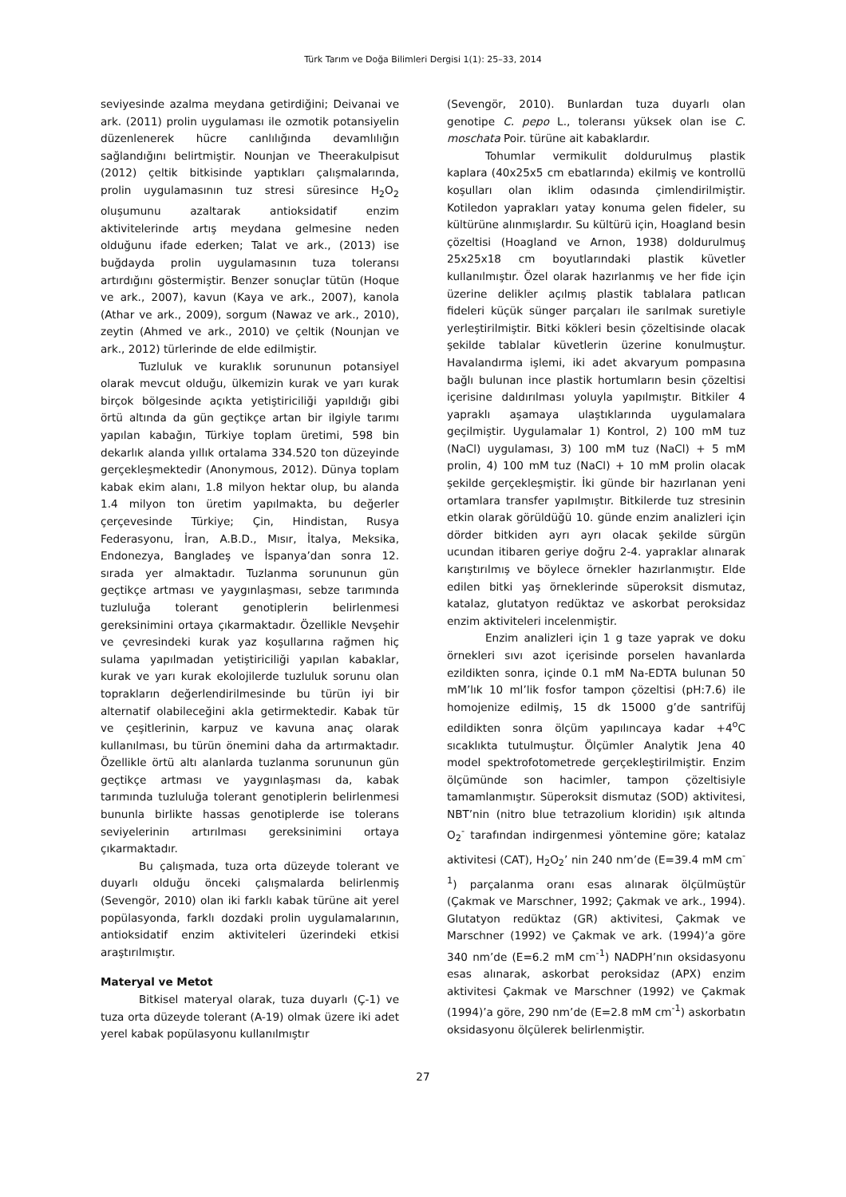Türk Tarım ve Doğa Bilimleri Dergisi 1(1): 25–33, 2014
seviyesinde azalma meydana getirdiğini; Deivanai ve ark. (2011) prolin uygulaması ile ozmotik potansiyelin düzenlenerek hücre canlılığında devamlılığın sağlandığını belirtmiştir. Nounjan ve Theerakulpisut (2012) çeltik bitkisinde yaptıkları çalışmalarında, prolin uygulamasının tuz stresi süresince H<sub>2</sub>O<sub>2</sub> oluşumunu azaltarak antioksidatif enzim aktivitelerinde artış meydana gelmesine neden olduğunu ifade ederken; Talat ve ark., (2013) ise buğdayda prolin uygulamasının tuza toleransı artırdığını göstermiştir. Benzer sonuçlar tütün (Hoque ve ark., 2007), kavun (Kaya ve ark., 2007), kanola (Athar ve ark., 2009), sorgum (Nawaz ve ark., 2010), zeytin (Ahmed ve ark., 2010) ve çeltik (Nounjan ve ark., 2012) türlerinde de elde edilmiştir.
Tuzluluk ve kuraklık sorununun potansiyel olarak mevcut olduğu, ülkemizin kurak ve yarı kurak birçok bölgesinde açıkta yetiştiriciliği yapıldığı gibi örtü altında da gün geçtikçe artan bir ilgiyle tarımı yapılan kabağın, Türkiye toplam üretimi, 598 bin dekarlık alanda yıllık ortalama 334.520 ton düzeyinde gerçekleşmektedir (Anonymous, 2012). Dünya toplam kabak ekim alanı, 1.8 milyon hektar olup, bu alanda 1.4 milyon ton üretim yapılmakta, bu değerler çerçevesinde Türkiye; Çin, Hindistan, Rusya Federasyonu, İran, A.B.D., Mısır, İtalya, Meksika, Endonezya, Bangladeş ve İspanya’dan sonra 12. sırada yer almaktadır. Tuzlanma sorununun gün geçtikçe artması ve yaygınlaşması, sebze tarımında tuzluluğa tolerant genotiplerin belirlenmesi gereksinimini ortaya çıkarmaktadır. Özellikle Nevşehir ve çevresindeki kurak yaz koşullarına rağmen hiç sulama yapılmadan yetiştiriciliği yapılan kabaklar, kurak ve yarı kurak ekolojilerde tuzluluk sorunu olan toprakların değerlendirilmesinde bu türün iyi bir alternatif olabileceğini akla getirmektedir. Kabak tür ve çeşitlerinin, karpuz ve kavuna anaç olarak kullanılması, bu türün önemini daha da artırmaktadır. Özellikle örtü altı alanlarda tuzlanma sorununun gün geçtikçe artması ve yaygınlaşması da, kabak tarımında tuzluluğa tolerant genotiplerin belirlenmesi bununla birlikte hassas genotiplerde ise tolerans seviyelerinin artırılması gereksinimini ortaya çıkarmaktadır.
Bu çalışmada, tuza orta düzeyde tolerant ve duyarlı olduğu önceki çalışmalarda belirlenmiş (Sevengör, 2010) olan iki farklı kabak türüne ait yerel popülasyonda, farklı dozdaki prolin uygulamalarının, antioksidatif enzim aktiviteleri üzerindeki etkisi araştırılmıştır.
Materyal ve Metot
Bitkisel materyal olarak, tuza duyarlı (Ç-1) ve tuza orta düzeyde tolerant (A-19) olmak üzere iki adet yerel kabak popülasyonu kullanılmıştır
(Sevengör, 2010). Bunlardan tuza duyarlı olan genotipe C. pepo L., toleransı yüksek olan ise C. moschata Poir. türüne ait kabaklardır.
Tohumlar vermikulit doldurulmuş plastik kaplara (40x25x5 cm ebatlarında) ekilmiş ve kontrollü koşulları olan iklim odasında çimlendirilmiştir. Kotiledon yaprakları yatay konuma gelen fideler, su kültürüne alınmışlardır. Su kültürü için, Hoagland besin çözeltisi (Hoagland ve Arnon, 1938) doldurulmuş 25x25x18 cm boyutlarındaki plastik küvetler kullanılmıştır. Özel olarak hazırlanmış ve her fide için üzerine delikler açılmış plastik tablalara patlıcan fideleri küçük sünger parçaları ile sarılmak suretiyle yerleştirilmiştir. Bitki kökleri besin çözeltisinde olacak şekilde tablalar küvetlerin üzerine konulmuştur. Havalandırma işlemi, iki adet akvaryum pompasına bağlı bulunan ince plastik hortumların besin çözeltisi içerisine daldırılması yoluyla yapılmıştır. Bitkiler 4 yapraklı aşamaya ulaştıklarında uygulamalara geçilmiştir. Uygulamalar 1) Kontrol, 2) 100 mM tuz (NaCl) uygulaması, 3) 100 mM tuz (NaCl) + 5 mM prolin, 4) 100 mM tuz (NaCl) + 10 mM prolin olacak şekilde gerçekleşmiştir. İki günde bir hazırlanan yeni ortamlara transfer yapılmıştır. Bitkilerde tuz stresinin etkin olarak görüldüğü 10. günde enzim analizleri için dörder bitkiden ayrı ayrı olacak şekilde sürgün ucundan itibaren geriye doğru 2-4. yapraklar alınarak karıştırılmış ve böylece örnekler hazırlanmıştır. Elde edilen bitki yaş örneklerinde süperoksit dismutaz, katalaz, glutatyon redüktaz ve askorbat peroksidaz enzim aktiviteleri incelenmiştir.
Enzim analizleri için 1 g taze yaprak ve doku örnekleri sıvı azot içerisinde porselen havanlarda ezildikten sonra, içinde 0.1 mM Na-EDTA bulunan 50 mM’lık 10 ml’lik fosfor tampon çözeltisi (pH:7.6) ile homojenize edilmiş, 15 dk 15000 g’de santrifüj edildikten sonra ölçüm yapılıncaya kadar +4<sup>o</sup>C sıcaklıkta tutulmuştur. Ölçümler Analytik Jena 40 model spektrofotometrede gerçekleştirilmiştir. Enzim ölçümünde son hacimler, tampon çözeltisiyle tamamlanmıştır. Süperoksit dismutaz (SOD) aktivitesi, NBT’nin (nitro blue tetrazolium kloridin) ışık altında O<sub>2</sub><sup>-</sup> tarafından indirgenmesi yöntemine göre; katalaz aktivitesi (CAT), H<sub>2</sub>O<sub>2</sub>’ nin 240 nm’de (E=39.4 mM cm<sup>-1</sup>) parçalanma oranı esas alınarak ölçülmüştür (Çakmak ve Marschner, 1992; Çakmak ve ark., 1994). Glutatyon redüktaz (GR) aktivitesi, Çakmak ve Marschner (1992) ve Çakmak ve ark. (1994)’a göre 340 nm’de (E=6.2 mM cm<sup>-1</sup>) NADPH’nın oksidasyonu esas alınarak, askorbat peroksidaz (APX) enzim aktivitesi Çakmak ve Marschner (1992) ve Çakmak (1994)’a göre, 290 nm’de (E=2.8 mM cm<sup>-1</sup>) askorbatın oksidasyonu ölçülerek belirlenmiştir.
27